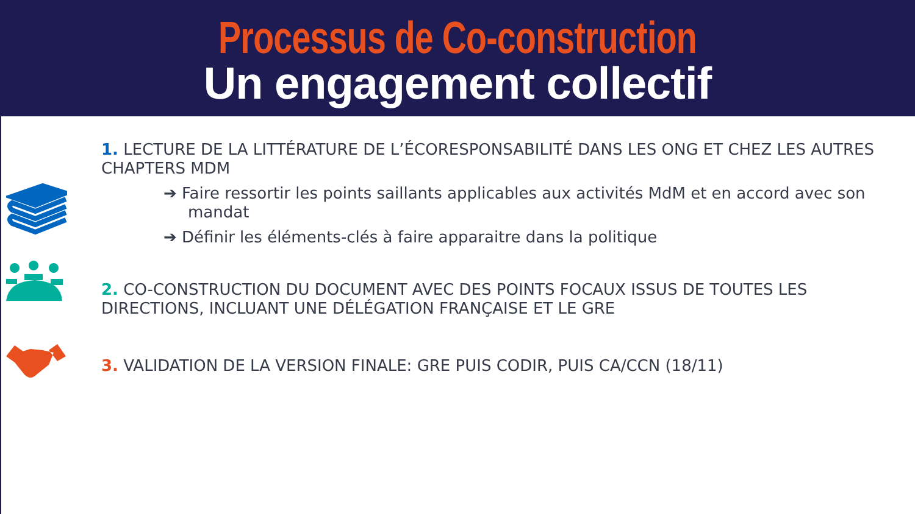Processus de Co-construction
Un engagement collectif
1. LECTURE DE LA LITTÉRATURE DE L’ÉCORESPONSABILITÉ DANS LES ONG ET CHEZ LES AUTRES CHAPTERS MDM
➔ Faire ressortir les points saillants applicables aux activités MdM et en accord avec son mandat
➔ Définir les éléments-clés à faire apparaitre dans la politique
2. CO-CONSTRUCTION DU DOCUMENT AVEC DES POINTS FOCAUX ISSUS DE TOUTES LES DIRECTIONS, INCLUANT UNE DÉLÉGATION FRANÇAISE ET LE GRE
3. VALIDATION DE LA VERSION FINALE: GRE PUIS CODIR, PUIS CA/CCN (18/11)